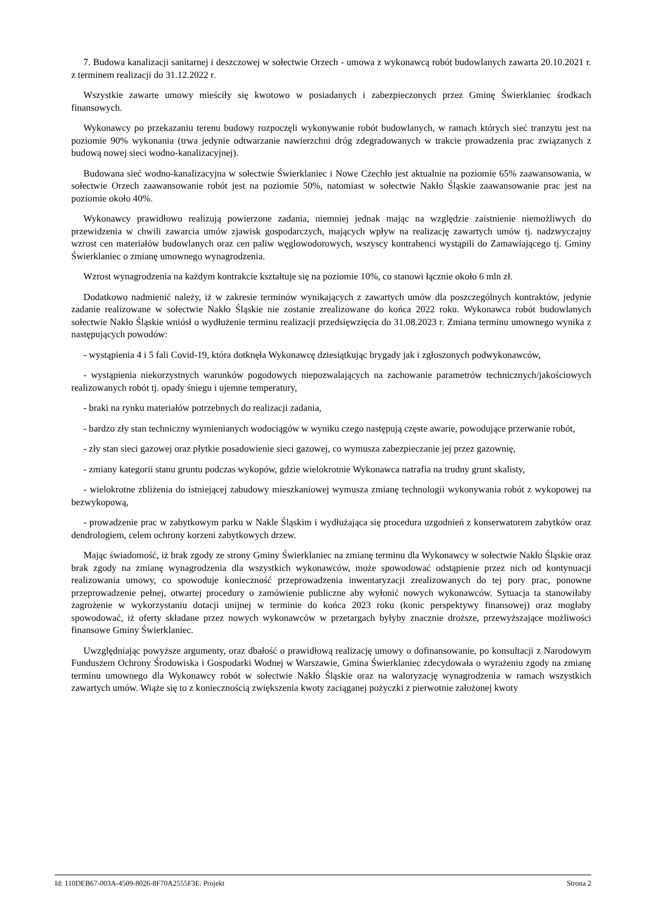7. Budowa kanalizacji sanitarnej i deszczowej w sołectwie Orzech - umowa z wykonawcą robót budowlanych zawarta 20.10.2021 r. z terminem realizacji do 31.12.2022 r.
Wszystkie zawarte umowy mieściły się kwotowo w posiadanych i zabezpieczonych przez Gminę Świerklaniec środkach finansowych.
Wykonawcy po przekazaniu terenu budowy rozpoczęli wykonywanie robót budowlanych, w ramach których sieć tranzytu jest na poziomie 90% wykonania (trwa jedynie odtwarzanie nawierzchni dróg zdegradowanych w trakcie prowadzenia prac związanych z budową nowej sieci wodno-kanalizacyjnej).
Budowana sieć wodno-kanalizacyjna w sołectwie Świerklaniec i Nowe Czechło jest aktualnie na poziomie 65% zaawansowania, w sołectwie Orzech zaawansowanie robót jest na poziomie 50%, natomiast w sołectwie Nakło Śląskie zaawansowanie prac jest na poziomie około 40%.
Wykonawcy prawidłowo realizują powierzone zadania, niemniej jednak mając na względzie zaistnienie niemożliwych do przewidzenia w chwili zawarcia umów zjawisk gospodarczych, mających wpływ na realizację zawartych umów tj. nadzwyczajny wzrost cen materiałów budowlanych oraz cen paliw węglowodorowych, wszyscy kontrahenci wystąpili do Zamawiającego tj. Gminy Świerklaniec o zmianę umownego wynagrodzenia.
Wzrost wynagrodzenia na każdym kontrakcie kształtuje się na poziomie 10%, co stanowi łącznie około 6 mln zł.
Dodatkowo nadmienić należy, iż w zakresie terminów wynikających z zawartych umów dla poszczególnych kontraktów, jedynie zadanie realizowane w sołectwie Nakło Śląskie nie zostanie zrealizowane do końca 2022 roku. Wykonawca robót budowlanych sołectwie Nakło Śląskie wniósł o wydłużenie terminu realizacji przedsięwzięcia do 31.08.2023 r. Zmiana terminu umownego wynika z następujących powodów:
- wystąpienia 4 i 5 fali Covid-19, która dotknęła Wykonawcę dziesiątkując brygady jak i zgłoszonych podwykonawców,
- wystąpienia niekorzystnych warunków pogodowych niepozwalających na zachowanie parametrów technicznych/jakościowych realizowanych robót tj. opady śniegu i ujemne temperatury,
- braki na rynku materiałów potrzebnych do realizacji zadania,
- bardzo zły stan techniczny wymienianych wodociągów w wyniku czego następują częste awarie, powodujące przerwanie robót,
- zły stan sieci gazowej oraz płytkie posadowienie sieci gazowej, co wymusza zabezpieczanie jej przez gazownię,
- zmiany kategorii stanu gruntu podczas wykopów, gdzie wielokrotnie Wykonawca natrafia na trudny grunt skalisty,
- wielokrotne zbliżenia do istniejącej zabudowy mieszkaniowej wymusza zmianę technologii wykonywania robót z wykopowej na bezwykopową,
- prowadzenie prac w zabytkowym parku w Nakle Śląskim i wydłużająca się procedura uzgodnień z konserwatorem zabytków oraz dendrologiem, celem ochrony korzeni zabytkowych drzew.
Mając świadomość, iż brak zgody ze strony Gminy Świerklaniec na zmianę terminu dla Wykonawcy w sołectwie Nakło Śląskie oraz brak zgody na zmianę wynagrodzenia dla wszystkich wykonawców, może spowodować odstąpienie przez nich od kontynuacji realizowania umowy, co spowoduje konieczność przeprowadzenia inwentaryzacji zrealizowanych do tej pory prac, ponowne przeprowadzenie pełnej, otwartej procedury o zamówienie publiczne aby wyłonić nowych wykonawców. Sytuacja ta stanowiłaby zagrożenie w wykorzystaniu dotacji unijnej w terminie do końca 2023 roku (konic perspektywy finansowej) oraz mogłaby spowodować, iż oferty składane przez nowych wykonawców w przetargach byłyby znacznie droższe, przewyższające możliwości finansowe Gminy Świerklaniec.
Uwzględniając powyższe argumenty, oraz dbałość o prawidłową realizację umowy o dofinansowanie, po konsultacji z Narodowym Funduszem Ochrony Środowiska i Gospodarki Wodnej w Warszawie, Gmina Świerklaniec zdecydowała o wyrażeniu zgody na zmianę terminu umownego dla Wykonawcy robót w sołectwie Nakło Śląskie oraz na waloryzację wynagrodzenia w ramach wszystkich zawartych umów. Wiąże się to z koniecznością zwiększenia kwoty zaciąganej pożyczki z pierwotnie założonej kwoty
Id: 110DEB67-003A-4509-8026-8F70A2555F3E. Projekt Strona 2